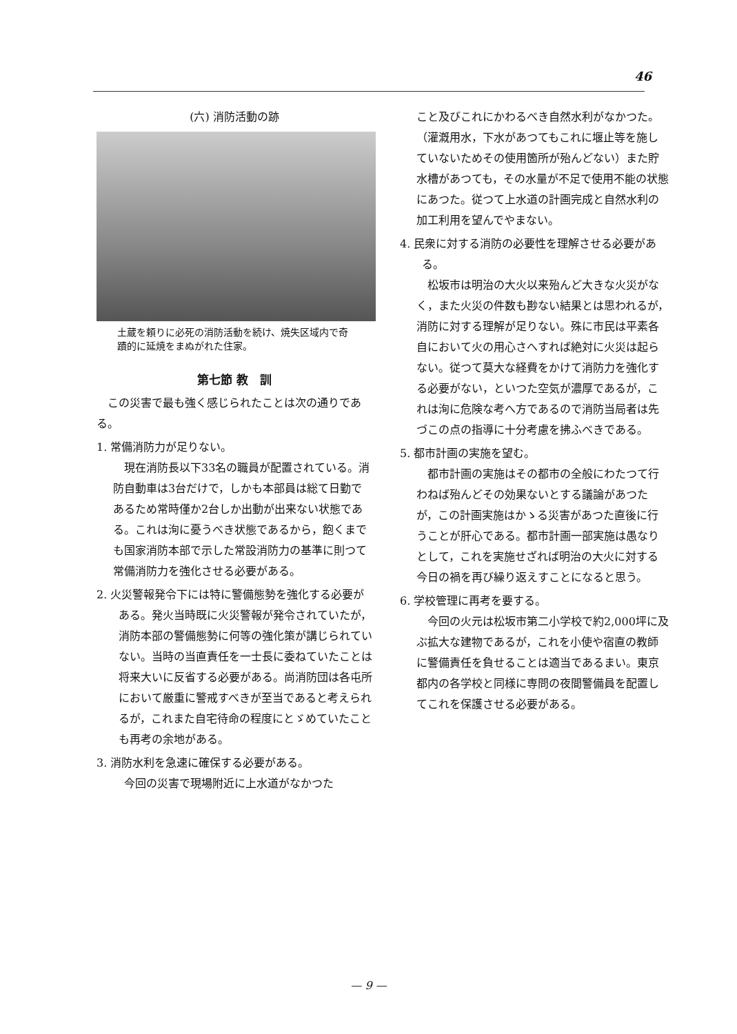46
(六) 消防活動の跡
土蔵を頼りに必死の消防活動を続け、焼失区域内で奇蹟的に延焼をまぬがれた住家。
第七節 教　訓
この災害で最も強く感じられたことは次の通りである。
1. 常備消防力が足りない。
現在消防長以下33名の職員が配置されている。消防自動車は3台だけで，しかも本部員は総て日勤であるため常時僅か2台しか出動が出来ない状態である。これは洵に憂うべき状態であるから，飽くまでも国家消防本部で示した常設消防力の基準に則つて常備消防力を強化させる必要がある。
2. 火災警報発令下には特に警備態勢を強化する必要がある。発火当時既に火災警報が発令されていたが，消防本部の警備態勢に何等の強化策が講じられていない。当時の当直責任を一士長に委ねていたことは将来大いに反省する必要がある。尚消防団は各屯所において厳重に警戒すべきが至当であると考えられるが，これまた自宅待命の程度にとゞめていたことも再考の余地がある。
3. 消防水利を急速に確保する必要がある。
今回の災害で現場附近に上水道がなかつた
こと及びこれにかわるべき自然水利がなかつた。（灌漑用水，下水があつてもこれに堰止等を施していないためその使用箇所が殆んどない）また貯水槽があつても，その水量が不足で使用不能の状態にあつた。従つて上水道の計画完成と自然水利の加工利用を望んでやまない。
4. 民衆に対する消防の必要性を理解させる必要がある。
松坂市は明治の大火以来殆んど大きな火災がなく，また火災の件数も尠ない結果とは思われるが，消防に対する理解が足りない。殊に市民は平素各自において火の用心さへすれば絶対に火災は起らない。従つて莫大な経費をかけて消防力を強化する必要がない，といつた空気が濃厚であるが，これは洵に危険な考へ方であるので消防当局者は先づこの点の指導に十分考慮を拂ふべきである。
5. 都市計画の実施を望む。
都市計画の実施はその都市の全般にわたつて行わねば殆んどその効果ないとする議論があつたが，この計画実施はかゝる災害があつた直後に行うことが肝心である。都市計画一部実施は愚なりとして，これを実施せざれば明治の大火に対する今日の禍を再び繰り返えすことになると思う。
6. 学校管理に再考を要する。
今回の火元は松坂市第二小学校で約2,000坪に及ぶ拡大な建物であるが，これを小使や宿直の教師に警備責任を負せることは適当であるまい。東京都内の各学校と同様に専問の夜間警備員を配置してこれを保護させる必要がある。
— 9 —